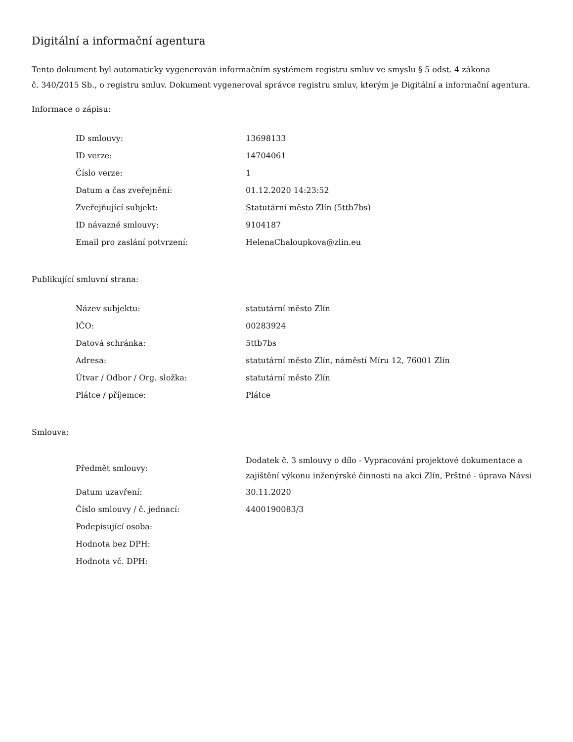Digitální a informační agentura
Tento dokument byl automaticky vygenerován informačním systémem registru smluv ve smyslu § 5 odst. 4 zákona
č. 340/2015 Sb., o registru smluv. Dokument vygeneroval správce registru smluv, kterým je Digitální a informační agentura.
Informace o zápisu:
| ID smlouvy: | 13698133 |
| ID verze: | 14704061 |
| Číslo verze: | 1 |
| Datum a čas zveřejnění: | 01.12.2020 14:23:52 |
| Zveřejňující subjekt: | Statutární město Zlín (5ttb7bs) |
| ID návazné smlouvy: | 9104187 |
| Email pro zaslání potvrzení: | HelenaChaloupkova@zlin.eu |
Publikující smluvní strana:
| Název subjektu: | statutární město Zlín |
| IČO: | 00283924 |
| Datová schránka: | 5ttb7bs |
| Adresa: | statutární město Zlín, náměstí Míru 12, 76001 Zlín |
| Útvar / Odbor / Org. složka: | statutární město Zlín |
| Plátce / příjemce: | Plátce |
Smlouva:
| Předmět smlouvy: | Dodatek č. 3 smlouvy o dílo - Vypracování projektové dokumentace a zajištění výkonu inženýrské činnosti na akci Zlín, Prštné - úprava Návsi |
| Datum uzavření: | 30.11.2020 |
| Číslo smlouvy / č. jednací: | 4400190083/3 |
| Podepisující osoba: | |
| Hodnota bez DPH: | |
| Hodnota vč. DPH: | |